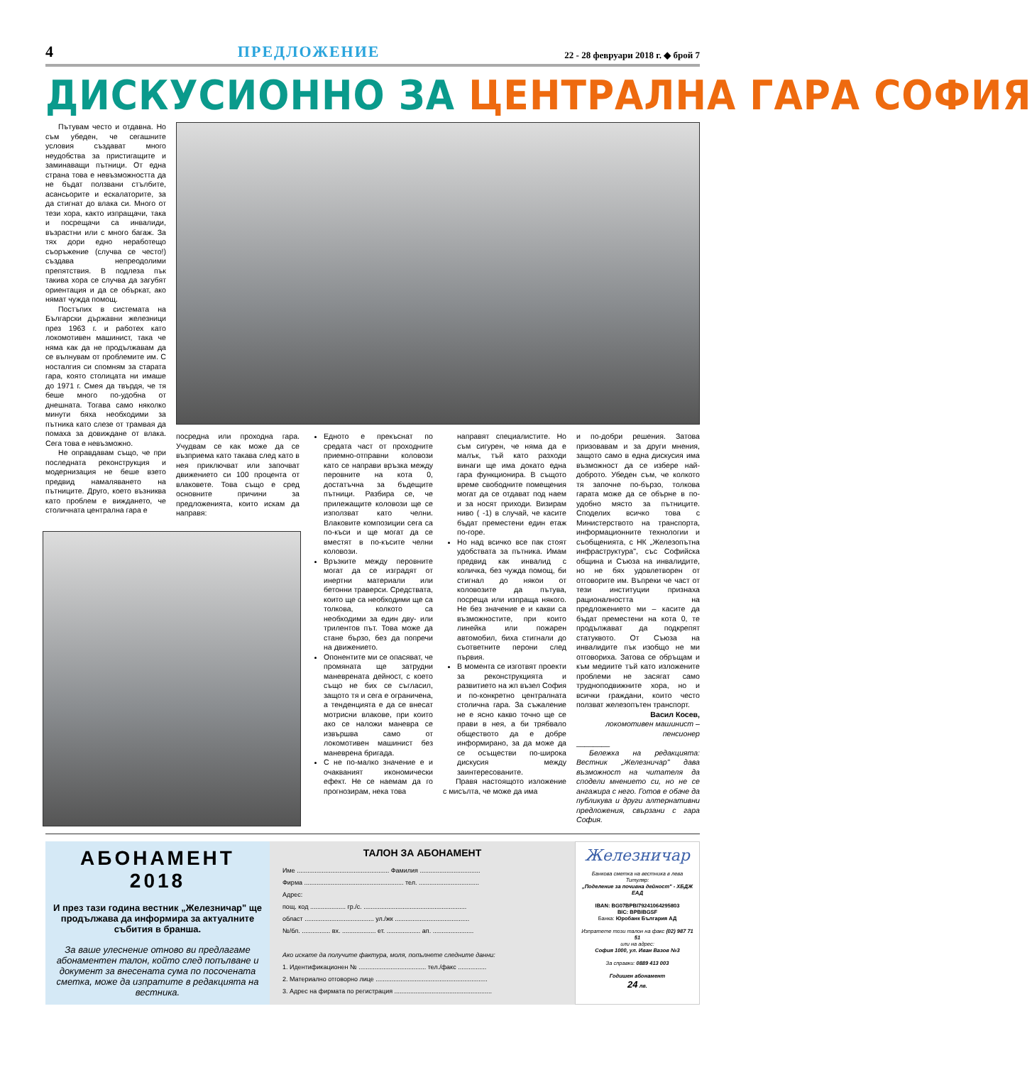4 ПРЕДЛОЖЕНИЕ 22 - 28 февруари 2018 г. ◆ брой 7
ДИСКУСИОННО ЗА ЦЕНТРАЛНА ГАРА СОФИЯ
Пътувам често и отдавна. Но съм убеден, че сегашните условия създават много неудобства за пристигащите и заминаващи пътници. От една страна това е невъзможността да не бъдат ползвани стълбите, асансьорите и ескалаторите, за да стигнат до влака си. Много от тези хора, както изпращачи, така и посрещачи са инвалиди, възрастни или с много багаж. За тях дори едно неработещо съоръжение (случва се често!) създава непреодолими препятствия. В подлеза пък такива хора се случва да загубят ориентация и да се объркат, ако нямат чужда помощ.
Постъпих в системата на Български държавни железници през 1963 г. и работех като локомотивен машинист, така че няма как да не продължавам да се вълнувам от проблемите им. С носталгия си спомням за старата гара, която столицата ни имаше до 1971 г. Смея да твърдя, че тя беше много по-удобна от днешната. Тогава само няколко минути бяха необходими за пътника като слезе от трамвая да помаха за довиждане от влака. Сега това е невъзможно.
Не оправдавам също, че при последната реконструкция и модернизация не беше взето предвид намаляването на пътниците. Друго, което възниква като проблем е виждането, че столичната централна гара е
посредна или проходна гара. Учудвам се как може да се възприема като такава след като в нея приключват или започват движението си 100 процента от влаковете. Това също е сред основните причини за предложенията, които искам да направя:
Едното е прекъснат по средата част от проходните приемно-отправни коловози като се направи връзка между перовните на кота 0, достатъчна за бъдещите пътници. Разбира се, че прилежащите коловози ще се използват като челни. Влаковите композиции сега са по-къси и ще могат да се вместят в по-късите челни коловози.
Връзките между перовните могат да се изградят от инертни материали или бетонни траверси. Средствата, които ще са необходими ще са толкова, колкото са необходими за един дву- или трилентов път. Това може да стане бързо, без да попречи на движението.
Опонентите ми се опасяват, че промяната ще затрудни маневрената дейност, с което също не бих се съгласил, защото тя и сега е ограничена, а тенденцията е да се внесат мотрисни влакове, при които ако се наложи маневра се извършва само от локомотивен машинист без маневрена бригада.
С не по-малко значение е и очакваният икономически ефект. Не се наемам да го прогнозирам, нека това
направят специалистите. Но съм сигурен, че няма да е малък, тъй като разходи винаги ще има докато една гара функционира. В същото време свободните помещения могат да се отдават под наем и за носят приходи. Визирам ниво ( -1) в случай, че касите бъдат преместени един етаж по-горе.
Но над всичко все пак стоят удобствата за пътника. Имам предвид как инвалид с количка, без чужда помощ, би стигнал до някои от коловозите да пътува, посреща или изпраща някого. Не без значение е и какви са възможностите, при които линейка или пожарен автомобил, биха стигнали до съответните перони след първия.
В момента се изготвят проекти за реконструкцията и развитието на жп възел София и по-конкретно централната столична гара. За съжаление не е ясно какво точно ще се прави в нея, а би трябвало обществото да е добре информирано, за да може да се осъществи по-широка дискусия между заинтересованите.
Правя настоящото изложение с мисълта, че може да има
и по-добри решения. Затова призовавам и за други мнения, защото само в една дискусия има възможност да се избере най-доброто. Убеден съм, че колкото тя започне по-бързо, толкова гарата може да се обърне в по-удобно място за пътниците. Споделих всичко това с Министерството на транспорта, информационните технологии и съобщенията, с НК „Железопътна инфраструктура", със Софийска община и Съюза на инвалидите, но не бях удовлетворен от отговорите им. Въпреки че част от тези институции признаха рационалността на предложението ми – касите да бъдат преместени на кота 0, те продължават да подкрепят статуквото. От Съюза на инвалидите пък изобщо не ми отговориха. Затова се обръщам и към медиите тъй като изложените проблеми не засягат само трудноподвижните хора, но и всички граждани, които често ползват железопътен транспорт.
Васил Косев,
локомотивен машинист – пенсионер
________
Бележка на редакцията: Вестник „Железничар" дава възможност на читателя да сподели мнението си, но не се ангажира с него. Готов е обаче да публикува и други алтернативни предложения, свързани с гара София.
АБОНАМЕНТ 2018
И през тази година вестник „Железничар" ще продължава да информира за актуалните събития в бранша.
За ваше улеснение отново ви предлагаме абонаментен талон, който след попълване и документ за внесената сума по посочената сметка, може да изпратите в редакцията на вестника.
ТАЛОН ЗА АБОНАМЕНТ
Име .................................................... Фамилия ..................................
Фирма ........................................................ тел. ..................................
Адрес:
пощ. код .................... гр./с. ..........................................................
област ....................................... ул./жк ..........................................
№/бл. ................ вх. ................... ет. ................... ап. .......................
Ако искате да получите фактура, моля, попълнете следните данни:
1. Идентификационен № ...................................... тел./факс ................
2. Материално отговорно лице ...............................................................
3. Адрес на фирмата по регистрация .......................................................
Железничар
Банкова сметка на вестника в лева
Титуляр:
„Поделение за почивна дейност" - ХБДЖ ЕАД
IBAN: BG07BPBI79241064295803
BIC: BPBIBGSF
Банка: Юробанк България АД
Изпратете този талон на факс (02) 987 71 51
или на адрес:
София 1000, ул. Иван Вазов №3
За справки: 0889 413 003
Годишен абонамент
24 лв.